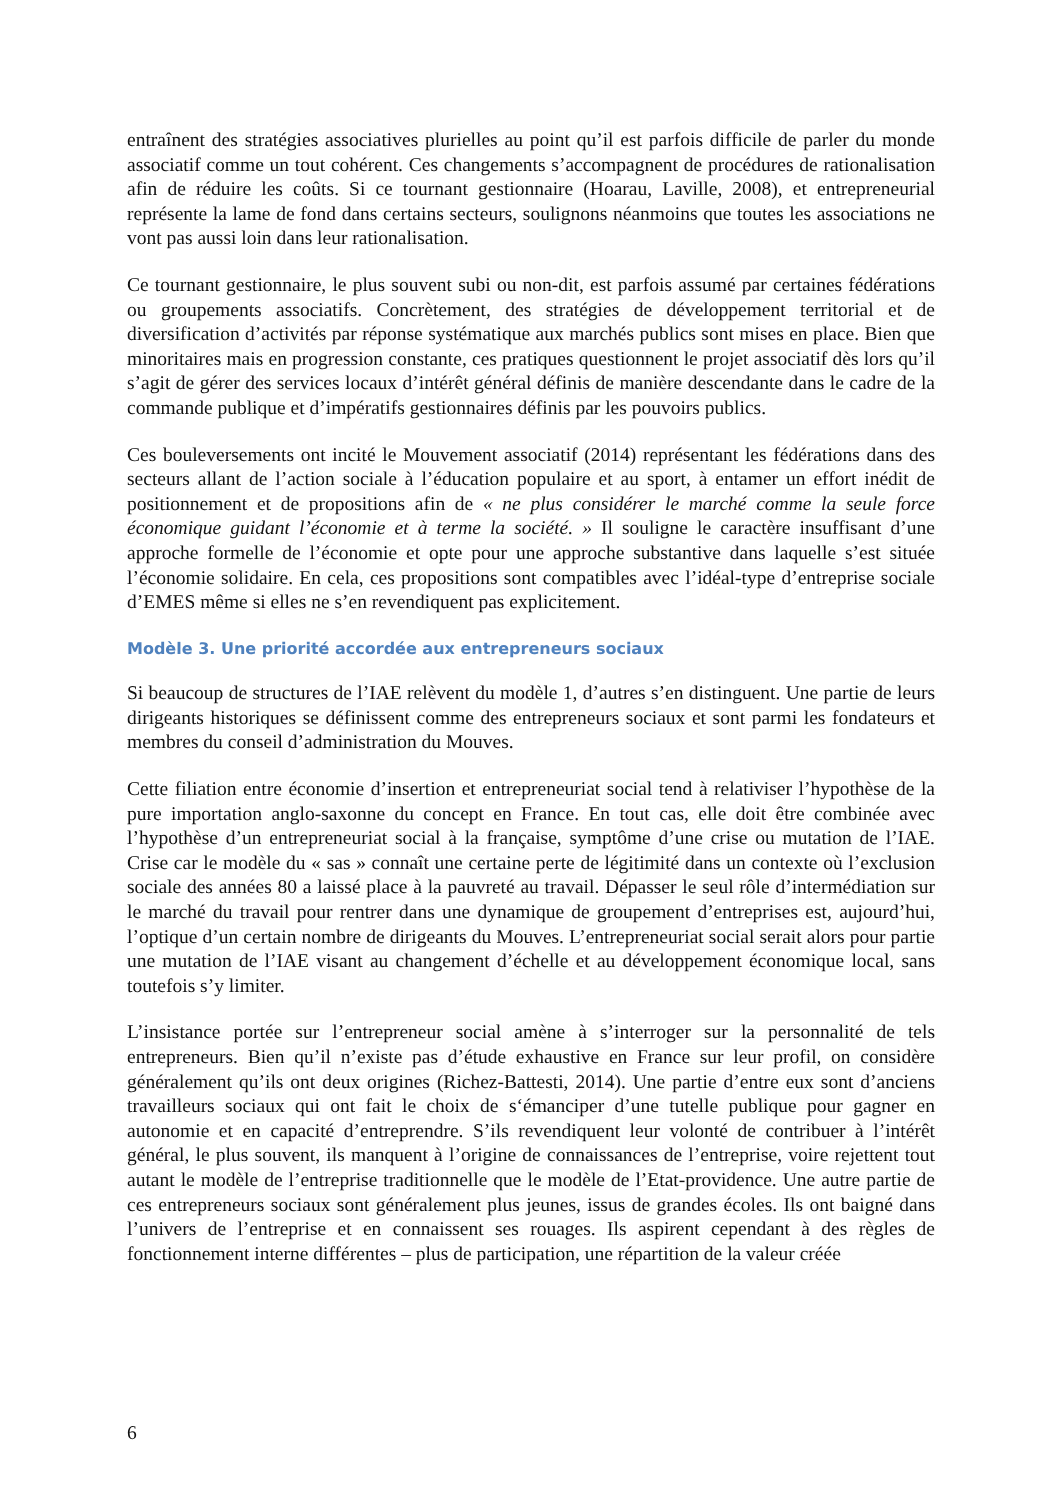entraînent des stratégies associatives plurielles au point qu’il est parfois difficile de parler du monde associatif comme un tout cohérent. Ces changements s’accompagnent de procédures de rationalisation afin de réduire les coûts. Si ce tournant gestionnaire (Hoarau, Laville, 2008), et entrepreneurial représente la lame de fond dans certains secteurs, soulignons néanmoins que toutes les associations ne vont pas aussi loin dans leur rationalisation.
Ce tournant gestionnaire, le plus souvent subi ou non-dit, est parfois assumé par certaines fédérations ou groupements associatifs. Concrètement, des stratégies de développement territorial et de diversification d’activités par réponse systématique aux marchés publics sont mises en place. Bien que minoritaires mais en progression constante, ces pratiques questionnent le projet associatif dès lors qu’il s’agit de gérer des services locaux d’intérêt général définis de manière descendante dans le cadre de la commande publique et d’impératifs gestionnaires définis par les pouvoirs publics.
Ces bouleversements ont incité le Mouvement associatif (2014) représentant les fédérations dans des secteurs allant de l’action sociale à l’éducation populaire et au sport, à entamer un effort inédit de positionnement et de propositions afin de « ne plus considérer le marché comme la seule force économique guidant l’économie et à terme la société. » Il souligne le caractère insuffisant d’une approche formelle de l’économie et opte pour une approche substantive dans laquelle s’est située l’économie solidaire. En cela, ces propositions sont compatibles avec l’idéal-type d’entreprise sociale d’EMES même si elles ne s’en revendiquent pas explicitement.
Modèle 3. Une priorité accordée aux entrepreneurs sociaux
Si beaucoup de structures de l’IAE relèvent du modèle 1, d’autres s’en distinguent. Une partie de leurs dirigeants historiques se définissent comme des entrepreneurs sociaux et sont parmi les fondateurs et membres du conseil d’administration du Mouves.
Cette filiation entre économie d’insertion et entrepreneuriat social tend à relativiser l’hypothèse de la pure importation anglo-saxonne du concept en France. En tout cas, elle doit être combinée avec l’hypothèse d’un entrepreneuriat social à la française, symptôme d’une crise ou mutation de l’IAE. Crise car le modèle du « sas » connaît une certaine perte de légitimité dans un contexte où l’exclusion sociale des années 80 a laissé place à la pauvreté au travail. Dépasser le seul rôle d’intermédiation sur le marché du travail pour rentrer dans une dynamique de groupement d’entreprises est, aujourd’hui, l’optique d’un certain nombre de dirigeants du Mouves. L’entrepreneuriat social serait alors pour partie une mutation de l’IAE visant au changement d’échelle et au développement économique local, sans toutefois s’y limiter.
L’insistance portée sur l’entrepreneur social amène à s’interroger sur la personnalité de tels entrepreneurs. Bien qu’il n’existe pas d’étude exhaustive en France sur leur profil, on considère généralement qu’ils ont deux origines (Richez-Battesti, 2014). Une partie d’entre eux sont d’anciens travailleurs sociaux qui ont fait le choix de s‘émanciper d’une tutelle publique pour gagner en autonomie et en capacité d’entreprendre. S’ils revendiquent leur volonté de contribuer à l’intérêt général, le plus souvent, ils manquent à l’origine de connaissances de l’entreprise, voire rejettent tout autant le modèle de l’entreprise traditionnelle que le modèle de l’Etat-providence. Une autre partie de ces entrepreneurs sociaux sont généralement plus jeunes, issus de grandes écoles. Ils ont baigné dans l’univers de l’entreprise et en connaissent ses rouages. Ils aspirent cependant à des règles de fonctionnement interne différentes – plus de participation, une répartition de la valeur créée
6